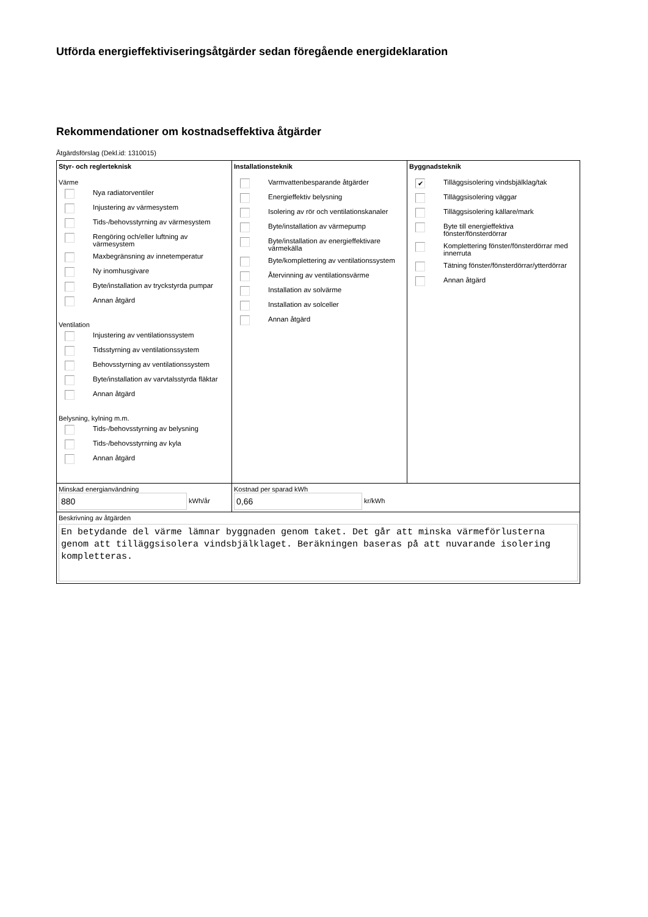Utförda energieffektiviseringsåtgärder sedan föregående energideklaration
Rekommendationer om kostnadseffektiva åtgärder
Åtgärdsförslag (Dekl.id: 1310015)
| Styr- och reglerteknisk Värme Nya radiatorventiler Injustering av värmesystem Tids-/behovsstyrning av värmesystem Rengöring och/eller luftning av värmesystem Maxbegränsning av innetemperatur Ny inomhusgivare Byte/installation av tryckstyrda pumpar Annan åtgärd Ventilation Injustering av ventilationssystem Tidsstyrning av ventilationssystem Behovsstyrning av ventilationssystem Byte/installation av varvtalsstyrda fläktar Annan åtgärd Belysning, kylning m.m. Tids-/behovsstyrning av belysning Tids-/behovsstyrning av kyla Annan åtgärd | Installationsteknik Varmvattenbesparande åtgärder Energieffektiv belysning Isolering av rör och ventilationskanaler Byte/installation av värmepump Byte/installation av energieffektivare värmekälla Byte/komplettering av ventilationssystem Återvinning av ventilationsvärme Installation av solvärme Installation av solceller Annan åtgärd | Byggnadsteknik ✔ Tilläggsisolering vindsbjälklag/tak Tilläggsisolering väggar Tilläggsisolering källare/mark Byte till energieffektiva fönster/fönsterdörrar Komplettering fönster/fönsterdörrar med innerruta Tätning fönster/fönsterdörrar/ytterdörrar Annan åtgärd |
| Minskad energianvändning 880 kWh/år | Kostnad per sparad kWh 0,66 kr/kWh | |
| Beskrivning av åtgärden En betydande del värme lämnar byggnaden genom taket. Det går att minska värmeförlusterna genom att tilläggsisolera vindsbjälklaget. Beräkningen baseras på att nuvarande isolering kompletteras. | | |